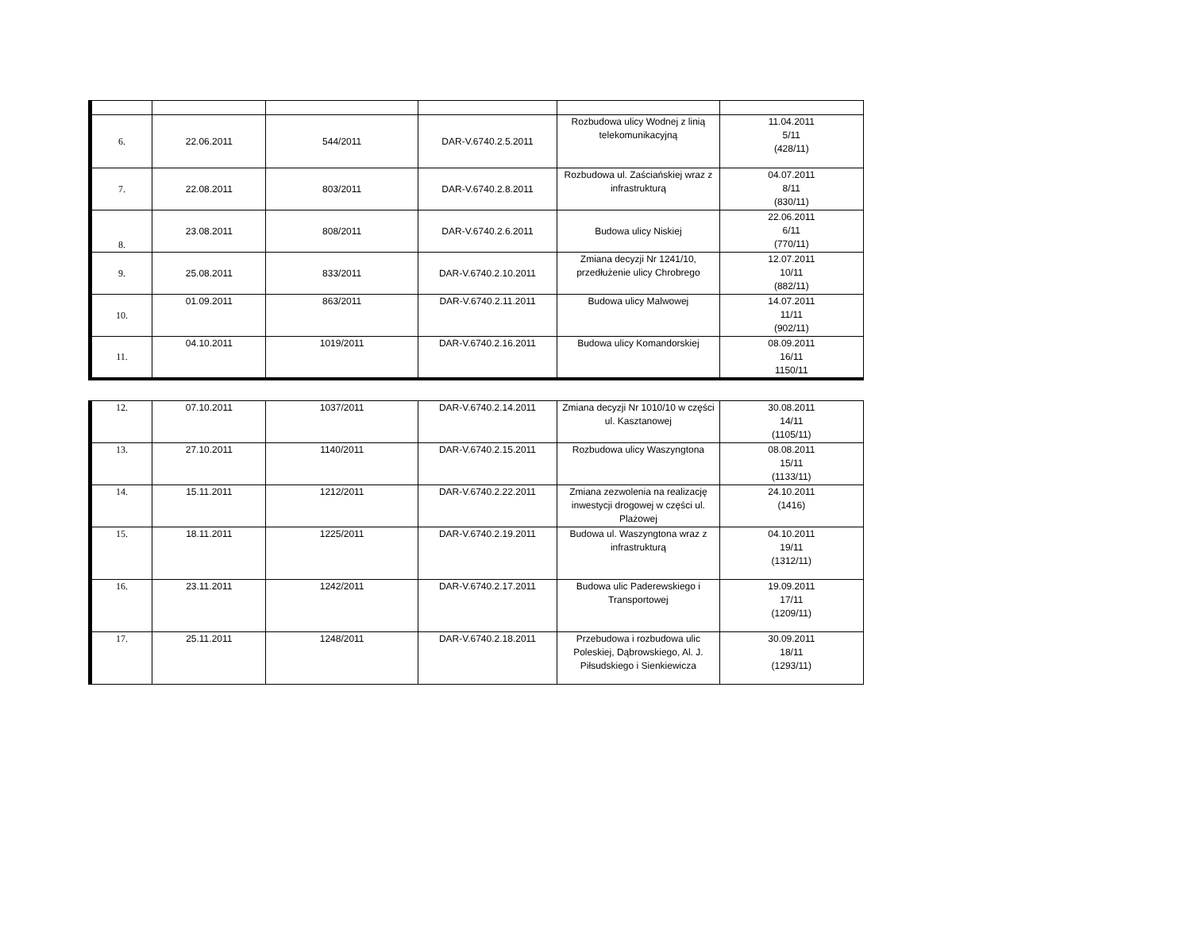| 6. | 22.06.2011 | 544/2011 | DAR-V.6740.2.5.2011 | Rozbudowa ulicy Wodnej z linią telekomunikacyjną | 11.04.2011 5/11 (428/11) |
| 7. | 22.08.2011 | 803/2011 | DAR-V.6740.2.8.2011 | Rozbudowa ul. Zaściańskiej wraz z infrastrukturą | 04.07.2011 8/11 (830/11) |
| 8. | 23.08.2011 | 808/2011 | DAR-V.6740.2.6.2011 | Budowa ulicy Niskiej | 22.06.2011 6/11 (770/11) |
| 9. | 25.08.2011 | 833/2011 | DAR-V.6740.2.10.2011 | Zmiana decyzji Nr 1241/10, przedłużenie ulicy Chrobrego | 12.07.2011 10/11 (882/11) |
| 10. | 01.09.2011 | 863/2011 | DAR-V.6740.2.11.2011 | Budowa ulicy Malwowej | 14.07.2011 11/11 (902/11) |
| 11. | 04.10.2011 | 1019/2011 | DAR-V.6740.2.16.2011 | Budowa ulicy Komandorskiej | 08.09.2011 16/11 1150/11 |
| 12. | 07.10.2011 | 1037/2011 | DAR-V.6740.2.14.2011 | Zmiana decyzji Nr 1010/10 w części ul. Kasztanowej | 30.08.2011 14/11 (1105/11) |
| 13. | 27.10.2011 | 1140/2011 | DAR-V.6740.2.15.2011 | Rozbudowa ulicy Waszyngtona | 08.08.2011 15/11 (1133/11) |
| 14. | 15.11.2011 | 1212/2011 | DAR-V.6740.2.22.2011 | Zmiana zezwolenia na realizację inwestycji drogowej w części ul. Plażowej | 24.10.2011 (1416) |
| 15. | 18.11.2011 | 1225/2011 | DAR-V.6740.2.19.2011 | Budowa ul. Waszyngtona wraz z infrastrukturą | 04.10.2011 19/11 (1312/11) |
| 16. | 23.11.2011 | 1242/2011 | DAR-V.6740.2.17.2011 | Budowa ulic Paderewskiego i Transportowej | 19.09.2011 17/11 (1209/11) |
| 17. | 25.11.2011 | 1248/2011 | DAR-V.6740.2.18.2011 | Przebudowa i rozbudowa ulic Poleskiej, Dąbrowskiego, Al. J. Piłsudskiego i Sienkiewicza | 30.09.2011 18/11 (1293/11) |